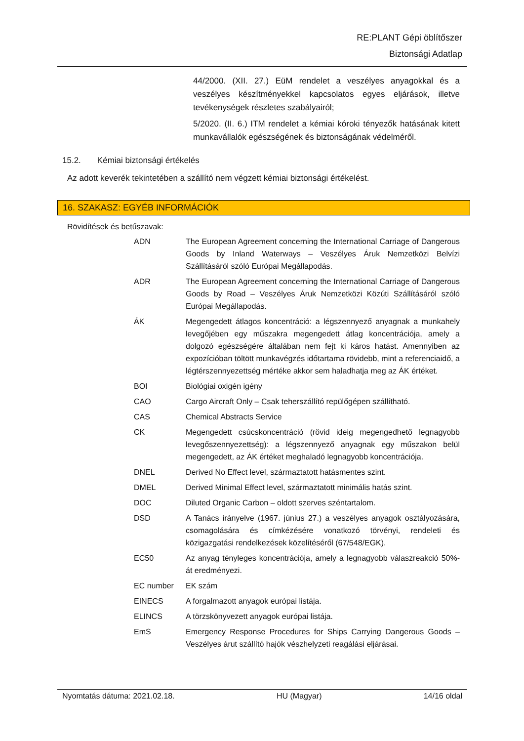RE:PLANT Gépi öblítőszer
Biztonsági Adatlap
44/2000. (XII. 27.) EüM rendelet a veszélyes anyagokkal és a veszélyes készítményekkel kapcsolatos egyes eljárások, illetve tevékenységek részletes szabályairól;
5/2020. (II. 6.) ITM rendelet a kémiai kóroki tényezők hatásának kitett munkavállalók egészségének és biztonságának védelméről.
15.2. Kémiai biztonsági értékelés
Az adott keverék tekintetében a szállító nem végzett kémiai biztonsági értékelést.
16. SZAKASZ: EGYÉB INFORMÁCIÓK
Rövidítések és betűszavak:
| ADN | The European Agreement concerning the International Carriage of Dangerous Goods by Inland Waterways – Veszélyes Áruk Nemzetközi Belvízi Szállításáról szóló Európai Megállapodás. |
| ADR | The European Agreement concerning the International Carriage of Dangerous Goods by Road – Veszélyes Áruk Nemzetközi Közúti Szállításáról szóló Európai Megállapodás. |
| ÁK | Megengedett átlagos koncentráció: a légszennyező anyagnak a munkahely levegőjében egy műszakra megengedett átlag koncentrációja, amely a dolgozó egészségére általában nem fejt ki káros hatást. Amennyiben az expozícióban töltött munkavégzés időtartama rövidebb, mint a referenciaidő, a légtérszennyezettség mértéke akkor sem haladhatja meg az ÁK értéket. |
| BOI | Biológiai oxigén igény |
| CAO | Cargo Aircraft Only – Csak teherszállító repülőgépen szállítható. |
| CAS | Chemical Abstracts Service |
| CK | Megengedett csúcskoncentráció (rövid ideig megengedhető legnagyobb levegőszennyezettség): a légszennyező anyagnak egy műszakon belül megengedett, az ÁK értéket meghaladó legnagyobb koncentrációja. |
| DNEL | Derived No Effect level, származtatott hatásmentes szint. |
| DMEL | Derived Minimal Effect level, származtatott minimális hatás szint. |
| DOC | Diluted Organic Carbon – oldott szerves széntartalom. |
| DSD | A Tanács irányelve (1967. június 27.) a veszélyes anyagok osztályozására, csomagolására és címkézésére vonatkozó törvényi, rendeleti és közigazgatási rendelkezések közelítéséről (67/548/EGK). |
| EC50 | Az anyag tényleges koncentrációja, amely a legnagyobb válaszreakció 50%-át eredményezi. |
| EC number | EK szám |
| EINECS | A forgalmazott anyagok európai listája. |
| ELINCS | A törzskönyvezett anyagok európai listája. |
| EmS | Emergency Response Procedures for Ships Carrying Dangerous Goods – Veszélyes árut szállító hajók vészhelyzeti reagálási eljárásai. |
Nyomtatás dátuma: 2021.02.18. HU (Magyar) 14/16 oldal